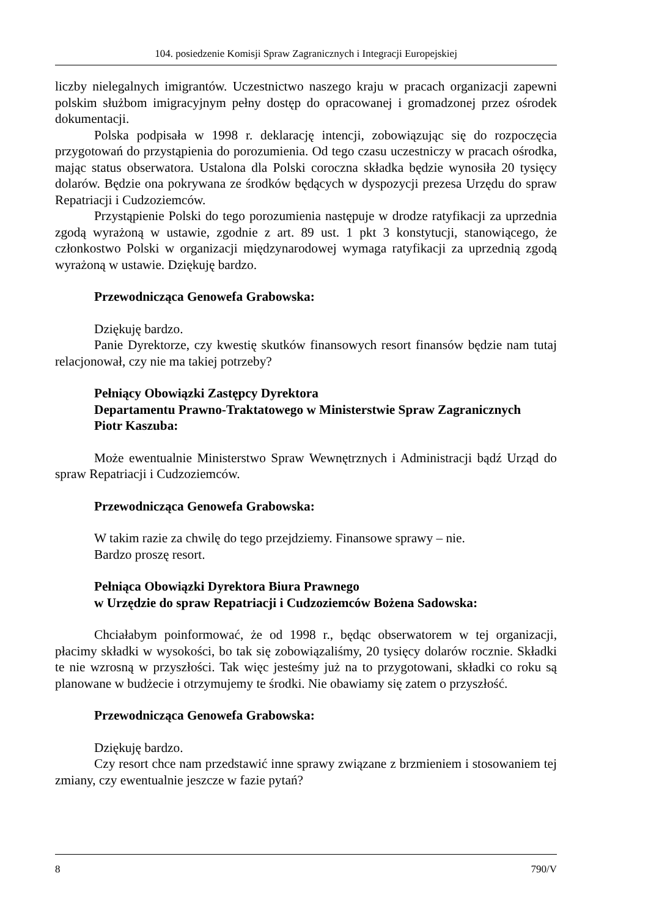104. posiedzenie Komisji Spraw Zagranicznych i Integracji Europejskiej
liczby nielegalnych imigrantów. Uczestnictwo naszego kraju w pracach organizacji zapewni polskim służbom imigracyjnym pełny dostęp do opracowanej i gromadzonej przez ośrodek dokumentacji.
Polska podpisała w 1998 r. deklarację intencji, zobowiązując się do rozpoczęcia przygotowań do przystąpienia do porozumienia. Od tego czasu uczestniczy w pracach ośrodka, mając status obserwatora. Ustalona dla Polski coroczna składka będzie wynosiła 20 tysięcy dolarów. Będzie ona pokrywana ze środków będących w dyspozycji prezesa Urzędu do spraw Repatriacji i Cudzoziemców.
Przystąpienie Polski do tego porozumienia następuje w drodze ratyfikacji za uprzednia zgodą wyrażoną w ustawie, zgodnie z art. 89 ust. 1 pkt 3 konstytucji, stanowiącego, że członkostwo Polski w organizacji międzynarodowej wymaga ratyfikacji za uprzednią zgodą wyrażoną w ustawie. Dziękuję bardzo.
Przewodnicząca Genowefa Grabowska:
Dziękuję bardzo.
Panie Dyrektorze, czy kwestię skutków finansowych resort finansów będzie nam tutaj relacjonował, czy nie ma takiej potrzeby?
Pełniący Obowiązki Zastępcy Dyrektora
Departamentu Prawno-Traktatowego w Ministerstwie Spraw Zagranicznych
Piotr Kaszuba:
Może ewentualnie Ministerstwo Spraw Wewnętrznych i Administracji bądź Urząd do spraw Repatriacji i Cudzoziemców.
Przewodnicząca Genowefa Grabowska:
W takim razie za chwilę do tego przejdziemy. Finansowe sprawy – nie.
Bardzo proszę resort.
Pełniąca Obowiązki Dyrektora Biura Prawnego
w Urzędzie do spraw Repatriacji i Cudzoziemców Bożena Sadowska:
Chciałabym poinformować, że od 1998 r., będąc obserwatorem w tej organizacji, płacimy składki w wysokości, bo tak się zobowiązaliśmy, 20 tysięcy dolarów rocznie. Składki te nie wzrosną w przyszłości. Tak więc jesteśmy już na to przygotowani, składki co roku są planowane w budżecie i otrzymujemy te środki. Nie obawiamy się zatem o przyszłość.
Przewodnicząca Genowefa Grabowska:
Dziękuję bardzo.
Czy resort chce nam przedstawić inne sprawy związane z brzmieniem i stosowaniem tej zmiany, czy ewentualnie jeszcze w fazie pytań?
8 790/V